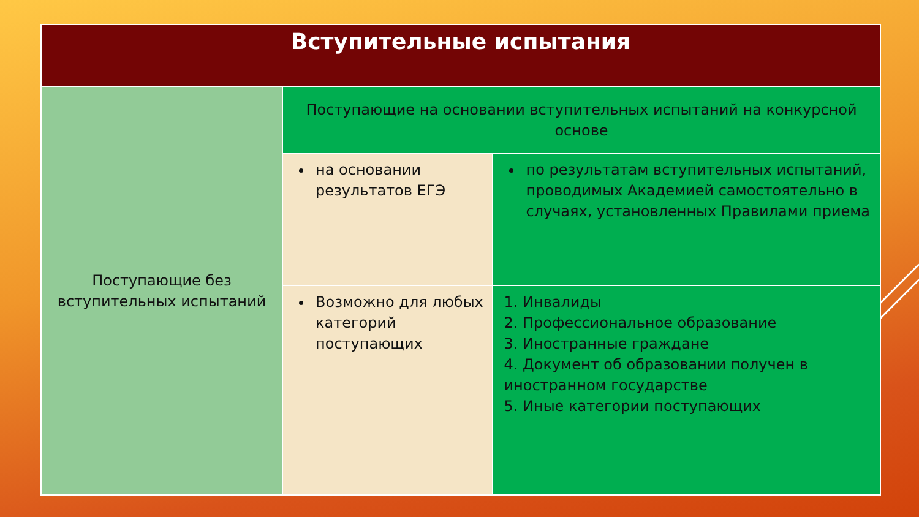| Вступительные испытания | | |
| --- | --- | --- |
| Поступающие без вступительных испытаний | Поступающие на основании вступительных испытаний на конкурсной основе | |
| | на основании результатов ЕГЭ | по результатам вступительных испытаний, проводимых Академией самостоятельно в случаях, установленных Правилами приема |
| | Возможно для любых категорий поступающих | 1. Инвалиды 2. Профессиональное образование 3. Иностранные граждане 4. Документ об образовании получен в иностранном государстве 5. Иные категории поступающих |